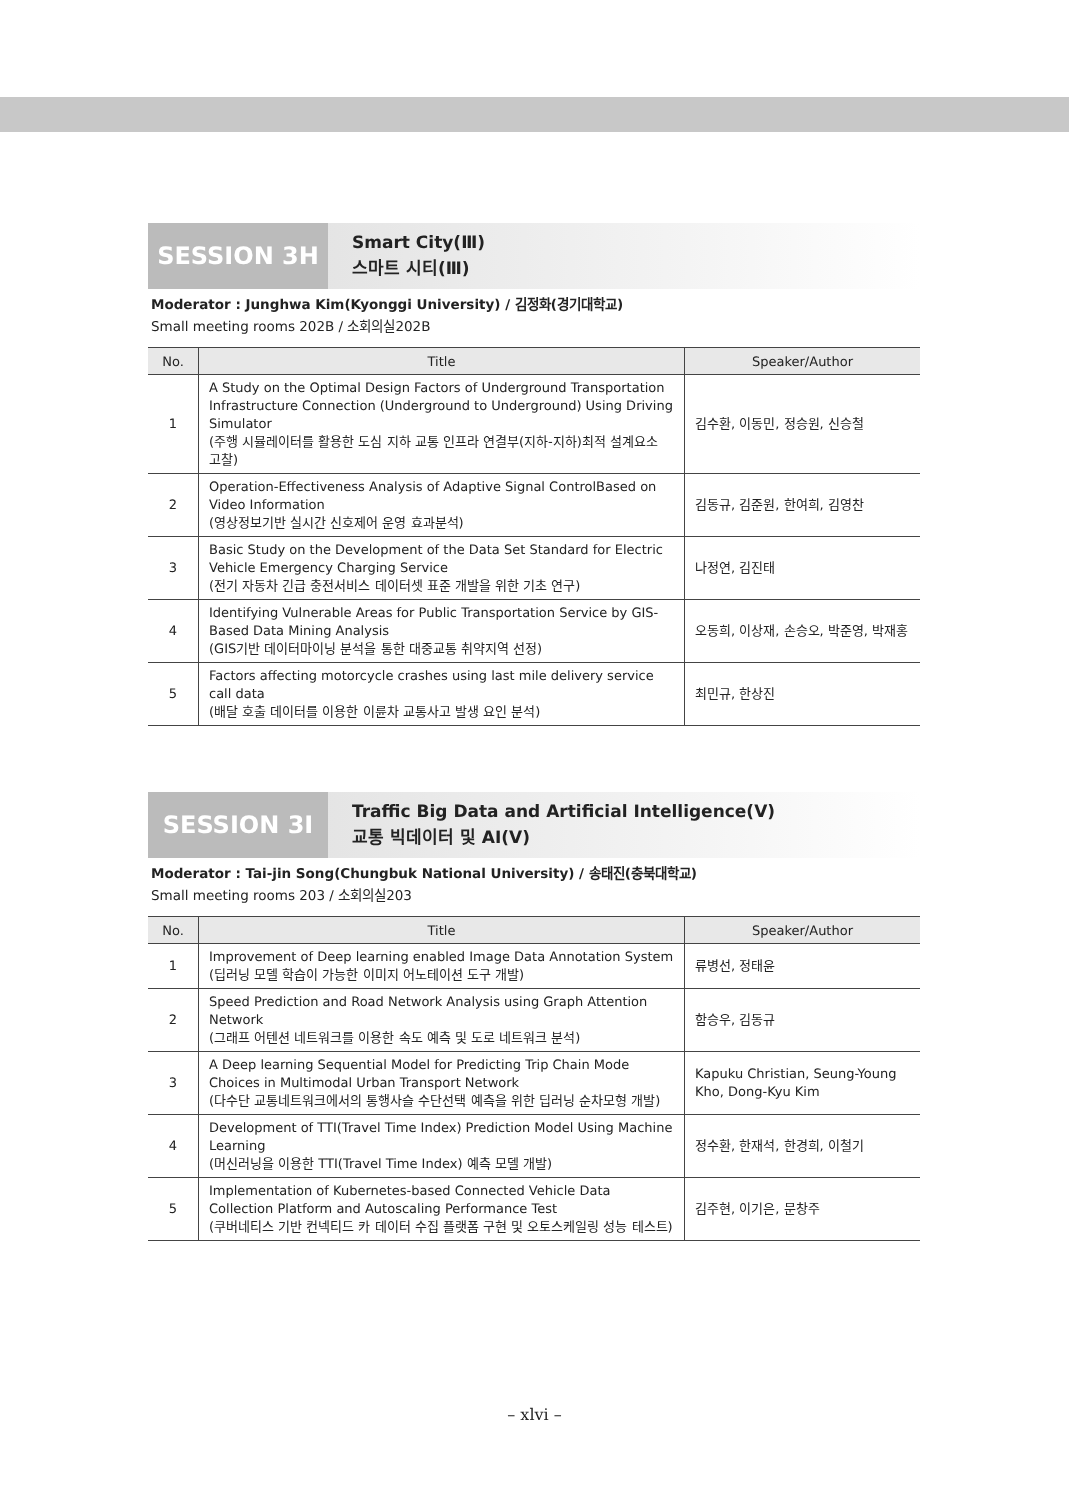SESSION 3H
Smart City(Ⅲ)
스마트 시티(Ⅲ)
Moderator : Junghwa Kim(Kyonggi University) / 김정화(경기대학교)
Small meeting rooms 202B / 소회의실202B
| No. | Title | Speaker/Author |
| --- | --- | --- |
| 1 | A Study on the Optimal Design Factors of Underground Transportation Infrastructure Connection (Underground to Underground) Using Driving Simulator (주행 시뮬레이터를 활용한 도심 지하 교통 인프라 연결부(지하-지하)최적 설계요소 고찰) | 김수환, 이동민, 정승원, 신승철 |
| 2 | Operation-Effectiveness Analysis of Adaptive Signal ControlBased on Video Information (영상정보기반 실시간 신호제어 운영 효과분석) | 김동규, 김준원, 한여희, 김영찬 |
| 3 | Basic Study on the Development of the Data Set Standard for Electric Vehicle Emergency Charging Service (전기 자동차 긴급 충전서비스 데이터셋 표준 개발을 위한 기초 연구) | 나정연, 김진태 |
| 4 | Identifying Vulnerable Areas for Public Transportation Service by GIS-Based Data Mining Analysis (GIS기반 데이터마이닝 분석을 통한 대중교통 취약지역 선정) | 오동희, 이상재, 손승오, 박준영, 박재홍 |
| 5 | Factors affecting motorcycle crashes using last mile delivery service call data (배달 호출 데이터를 이용한 이륜차 교통사고 발생 요인 분석) | 최민규, 한상진 |
SESSION 3I
Traffic Big Data and Artificial Intelligence(Ⅴ)
교통 빅데이터 및 AI(Ⅴ)
Moderator : Tai-jin Song(Chungbuk National University) / 송태진(충북대학교)
Small meeting rooms 203 / 소회의실203
| No. | Title | Speaker/Author |
| --- | --- | --- |
| 1 | Improvement of Deep learning enabled Image Data Annotation System (딥러닝 모델 학습이 가능한 이미지 어노테이션 도구 개발) | 류병선, 정태윤 |
| 2 | Speed Prediction and Road Network Analysis using Graph Attention Network (그래프 어텐션 네트워크를 이용한 속도 예측 및 도로 네트워크 분석) | 함승우, 김동규 |
| 3 | A Deep learning Sequential Model for Predicting Trip Chain Mode Choices in Multimodal Urban Transport Network (다수단 교통네트워크에서의 통행사슬 수단선택 예측을 위한 딥러닝 순차모형 개발) | Kapuku Christian, Seung-Young Kho, Dong-Kyu Kim |
| 4 | Development of TTI(Travel Time Index) Prediction Model Using Machine Learning (머신러닝을 이용한 TTI(Travel Time Index) 예측 모델 개발) | 정수환, 한재석, 한경희, 이철기 |
| 5 | Implementation of Kubernetes-based Connected Vehicle Data Collection Platform and Autoscaling Performance Test (쿠버네티스 기반 컨넥티드 카 데이터 수집 플랫폼 구현 및 오토스케일링 성능 테스트) | 김주현, 이기은, 문창주 |
– xlvi –